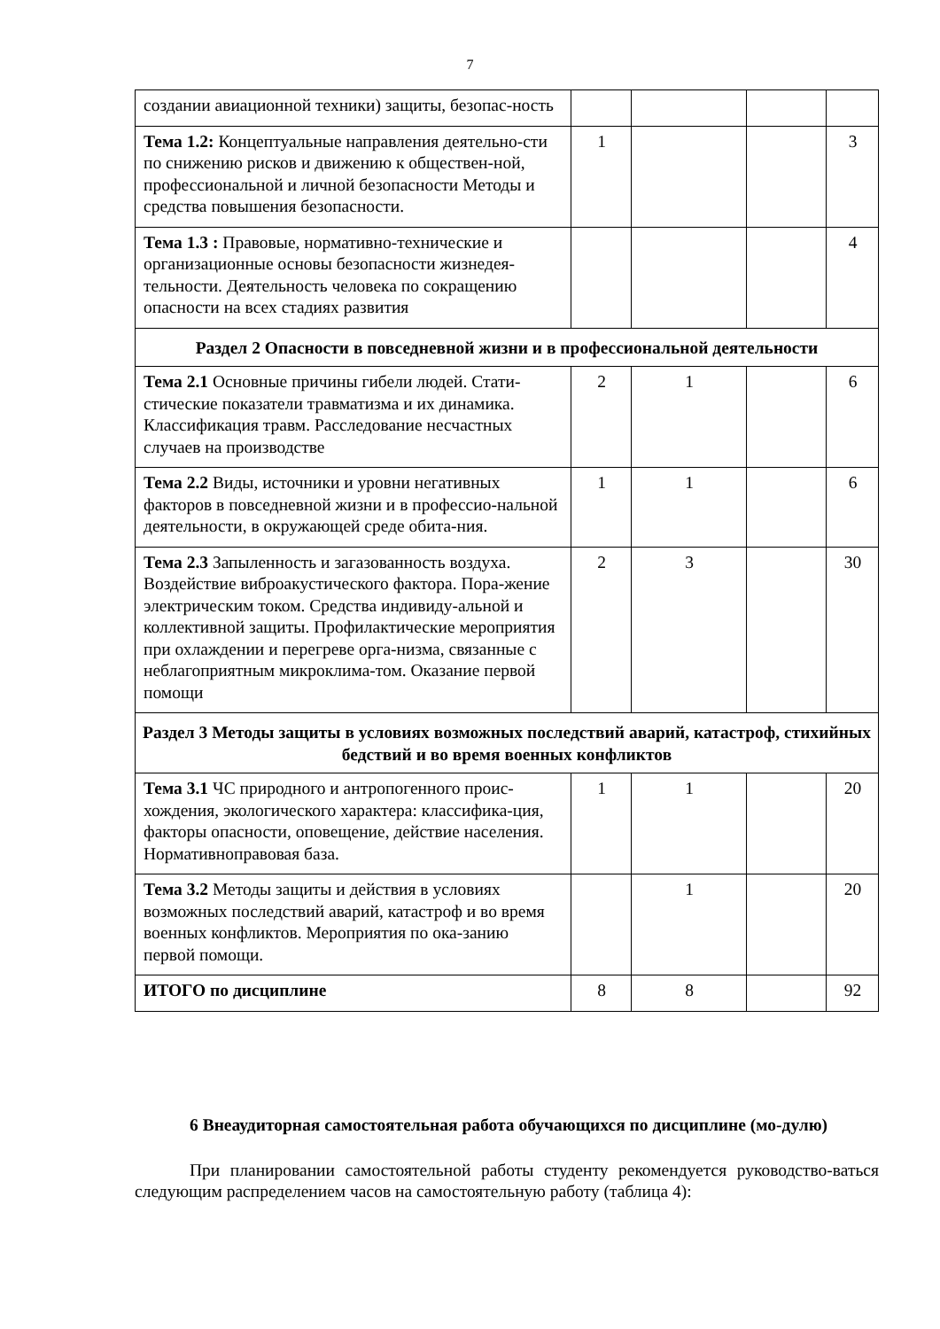7
| создании авиационной техники) защиты, безопас-ность | | | | |
| Тема 1.2: Концептуальные направления деятельно-сти по снижению рисков и движению к обществен-ной, профессиональной и личной безопасности Методы и средства повышения безопасности. | 1 | | | 3 |
| Тема 1.3 : Правовые, нормативно-технические и организационные основы безопасности жизнедея-тельности. Деятельность человека по сокращению опасности на всех стадиях развития | | | | 4 |
| Раздел 2 Опасности в повседневной жизни и в профессиональной деятельности | | | | |
| Тема 2.1 Основные причины гибели людей. Стати-стические показатели травматизма и их динамика. Классификация травм. Расследование несчастных случаев на производстве | 2 | 1 | | 6 |
| Тема 2.2 Виды, источники и уровни негативных факторов в повседневной жизни и в профессио-нальной деятельности, в окружающей среде обита-ния. | 1 | 1 | | 6 |
| Тема 2.3 Запыленность и загазованность воздуха. Воздействие виброакустического фактора. Пора-жение электрическим током. Средства индивиду-альной и коллективной защиты. Профилактические мероприятия при охлаждении и перегреве орга-низма, связанные с неблагоприятным микроклима-том. Оказание первой помощи | 2 | 3 | | 30 |
| Раздел 3 Методы защиты в условиях возможных последствий аварий, катастроф, стихийных бедствий и во время военных конфликтов | | | | |
| Тема 3.1 ЧС природного и антропогенного проис-хождения, экологического характера: классифика-ция, факторы опасности, оповещение, действие населения. Нормативноправовая база. | 1 | 1 | | 20 |
| Тема 3.2 Методы защиты и действия в условиях возможных последствий аварий, катастроф и во время военных конфликтов. Мероприятия по ока-занию первой помощи. | | 1 | | 20 |
| ИТОГО по дисциплине | 8 | 8 | | 92 |
6 Внеаудиторная самостоятельная работа обучающихся по дисциплине (мо-дулю)
При планировании самостоятельной работы студенту рекомендуется руководство-ваться следующим распределением часов на самостоятельную работу (таблица 4):